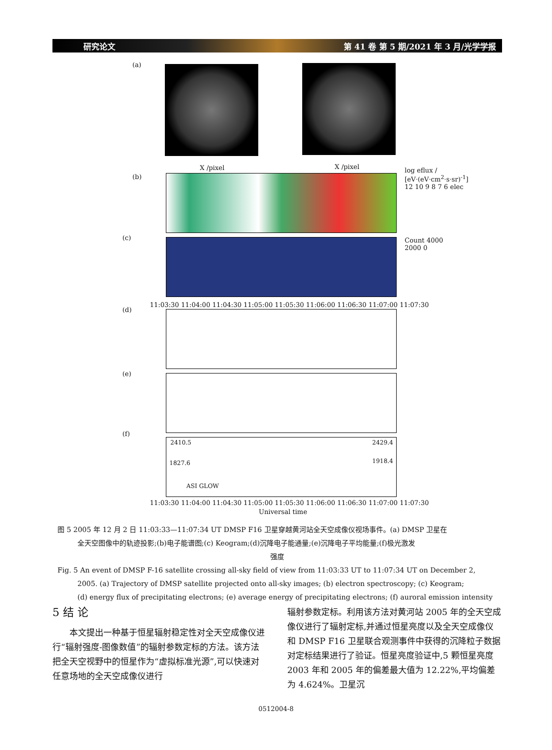研究论文 第 41 卷 第 5 期/2021 年 3 月/光学学报
(a)
X /pixel X /pixel
(b)
log eflux / [eV·(eV·cm<sup>2</sup>·s·sr)<sup>-1</sup>] 12 10 9 8 7 6 elec
(c) Count 4000 2000 0
11:03:30 11:04:00 11:04:30 11:05:00 11:05:30 11:06:00 11:06:30 11:07:00 11:07:30
(d)
(e)
(f)
2410.5 2429.4
1827.6 1918.4
ASI GLOW
11:03:30 11:04:00 11:04:30 11:05:00 11:05:30 11:06:00 11:06:30 11:07:00 11:07:30
Universal time
图 5 2005 年 12 月 2 日 11:03:33—11:07:34 UT DMSP F16 卫星穿越黄河站全天空成像仪视场事件。(a) DMSP 卫星在
全天空图像中的轨迹投影;(b)电子能谱图;(c) Keogram;(d)沉降电子能通量;(e)沉降电子平均能量;(f)极光激发
强度
Fig. 5 An event of DMSP F-16 satellite crossing all-sky field of view from 11:03:33 UT to 11:07:34 UT on December 2,
2005. (a) Trajectory of DMSP satellite projected onto all-sky images; (b) electron spectroscopy; (c) Keogram;
(d) energy flux of precipitating electrons; (e) average energy of precipitating electrons; (f) auroral emission intensity
5 结 论
本文提出一种基于恒星辐射稳定性对全天空成像仪进行“辐射强度-图像数值”的辐射参数定标的方法。该方法把全天空视野中的恒星作为“虚拟标准光源”,可以快速对任意场地的全天空成像仪进行
辐射参数定标。利用该方法对黄河站 2005 年的全天空成像仪进行了辐射定标,并通过恒星亮度以及全天空成像仪和 DMSP F16 卫星联合观测事件中获得的沉降粒子数据对定标结果进行了验证。恒星亮度验证中,5 颗恒星亮度 2003 年和 2005 年的偏差最大值为 12.22%,平均偏差为 4.624%。卫星沉
0512004-8